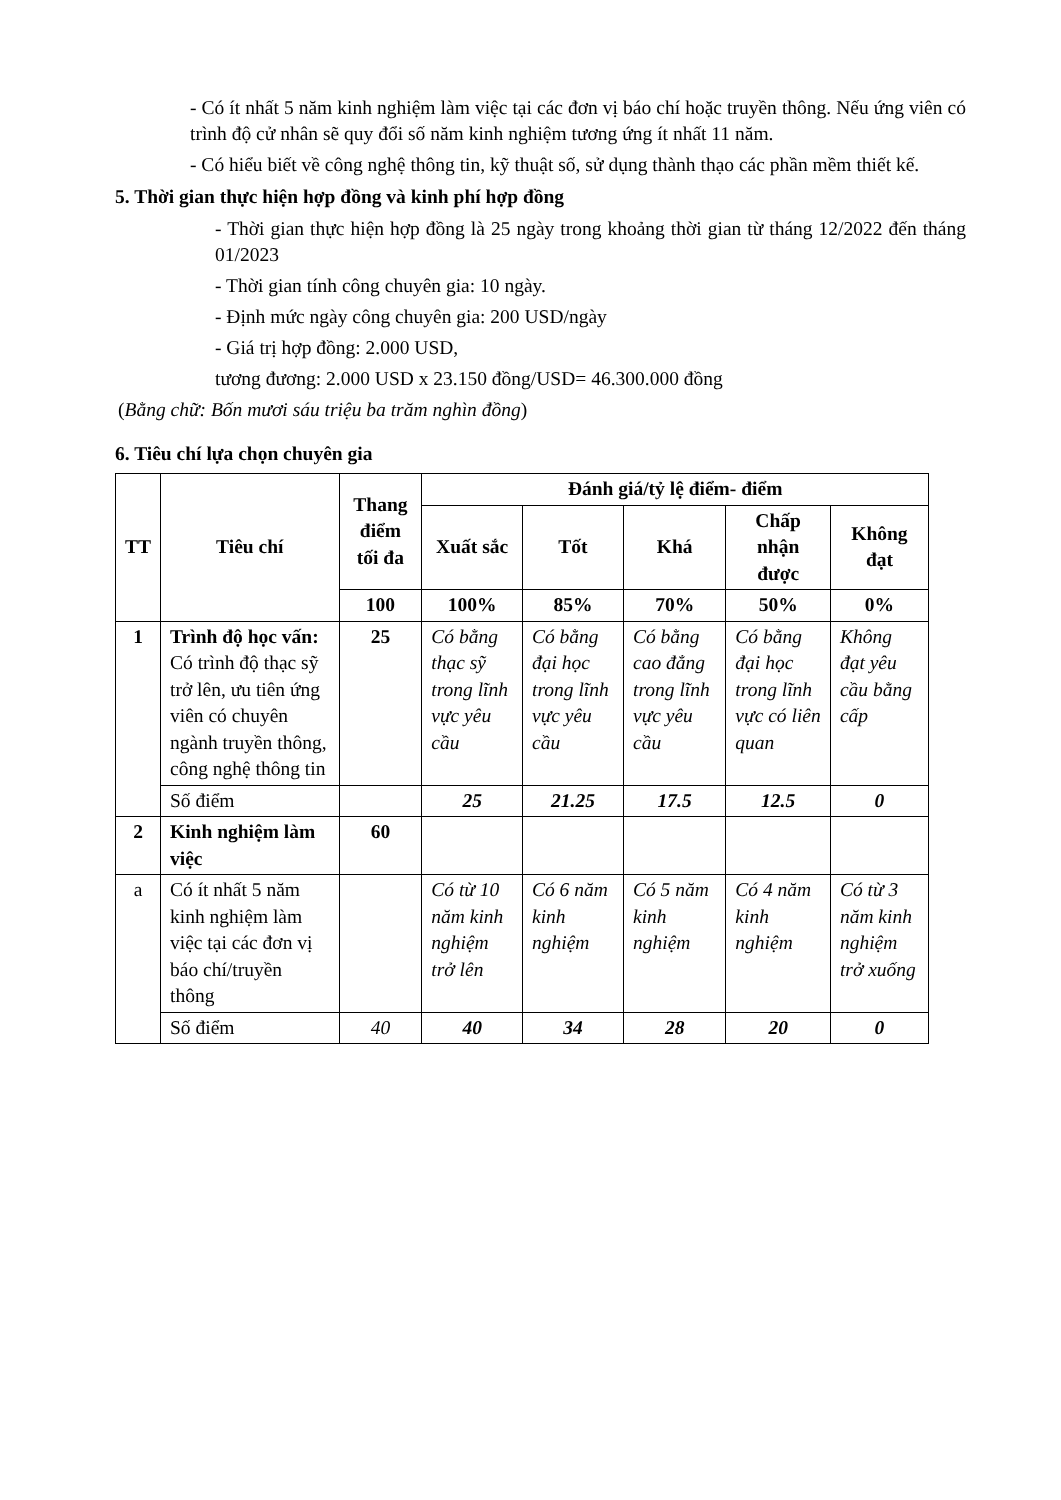- Có ít nhất 5 năm kinh nghiệm làm việc tại các đơn vị báo chí hoặc truyền thông. Nếu ứng viên có trình độ cử nhân sẽ quy đổi số năm kinh nghiệm tương ứng ít nhất 11 năm.
- Có hiểu biết về công nghệ thông tin, kỹ thuật số, sử dụng thành thạo các phần mềm thiết kế.
5. Thời gian thực hiện hợp đồng và kinh phí hợp đồng
- Thời gian thực hiện hợp đồng là 25 ngày trong khoảng thời gian từ tháng 12/2022 đến tháng 01/2023
- Thời gian tính công chuyên gia: 10 ngày.
- Định mức ngày công chuyên gia: 200 USD/ngày
- Giá trị hợp đồng: 2.000 USD,
tương đương: 2.000 USD x 23.150 đồng/USD= 46.300.000 đồng
(Bằng chữ: Bốn mươi sáu triệu ba trăm nghìn đồng)
6. Tiêu chí lựa chọn chuyên gia
| TT | Tiêu chí | Thang điểm tối đa | Đánh giá/tỷ lệ điểm- điểm | | | | |
| --- | --- | --- | --- | --- | --- | --- | --- |
| | | | Xuất sắc | Tốt | Khá | Chấp nhận được | Không đạt |
| | | 100 | 100% | 85% | 70% | 50% | 0% |
| 1 | Trình độ học vấn: Có trình độ thạc sỹ trở lên, ưu tiên ứng viên có chuyên ngành truyền thông, công nghệ thông tin | 25 | Có bằng thạc sỹ trong lĩnh vực yêu cầu | Có bằng đại học trong lĩnh vực yêu cầu | Có bằng cao đẳng trong lĩnh vực yêu cầu | Có bằng đại học trong lĩnh vực có liên quan | Không đạt yêu cầu bằng cấp |
| | Số điểm | | 25 | 21.25 | 17.5 | 12.5 | 0 |
| 2 | Kinh nghiệm làm việc | 60 | | | | | |
| a | Có ít nhất 5 năm kinh nghiệm làm việc tại các đơn vị báo chí/truyền thông | | Có từ 10 năm kinh nghiệm trở lên | Có 6 năm kinh nghiệm | Có 5 năm kinh nghiệm | Có 4 năm kinh nghiệm | Có từ 3 năm kinh nghiệm trở xuống |
| | Số điểm | 40 | 40 | 34 | 28 | 20 | 0 |